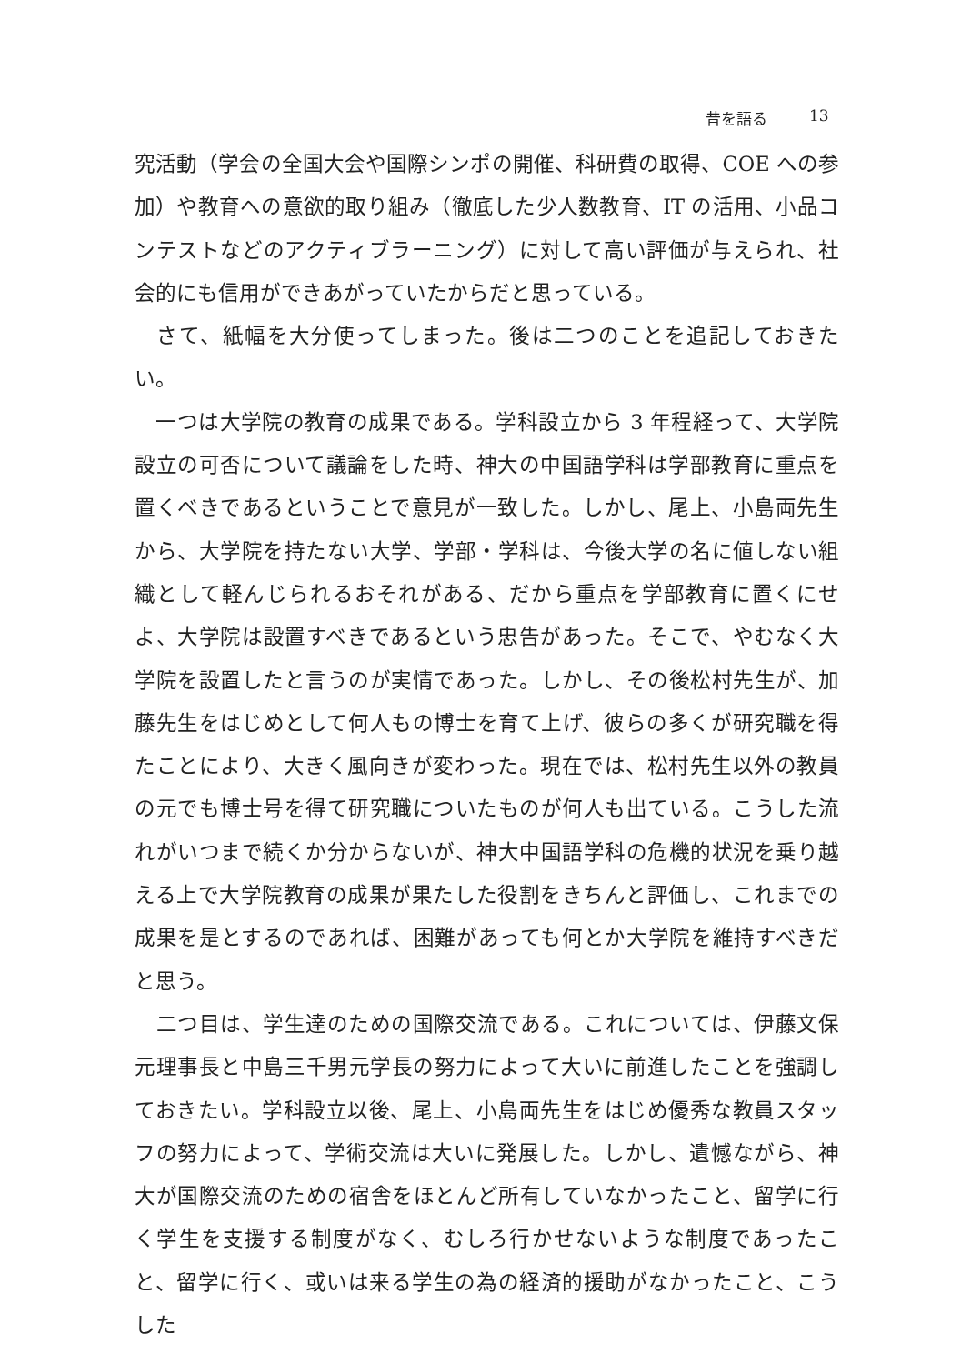昔を語る 13
究活動（学会の全国大会や国際シンポの開催、科研費の取得、COE への参加）や教育への意欲的取り組み（徹底した少人数教育、IT の活用、小品コンテストなどのアクティブラーニング）に対して高い評価が与えられ、社会的にも信用ができあがっていたからだと思っている。
　さて、紙幅を大分使ってしまった。後は二つのことを追記しておきたい。
　一つは大学院の教育の成果である。学科設立から 3 年程経って、大学院設立の可否について議論をした時、神大の中国語学科は学部教育に重点を置くべきであるということで意見が一致した。しかし、尾上、小島両先生から、大学院を持たない大学、学部・学科は、今後大学の名に値しない組織として軽んじられるおそれがある、だから重点を学部教育に置くにせよ、大学院は設置すべきであるという忠告があった。そこで、やむなく大学院を設置したと言うのが実情であった。しかし、その後松村先生が、加藤先生をはじめとして何人もの博士を育て上げ、彼らの多くが研究職を得たことにより、大きく風向きが変わった。現在では、松村先生以外の教員の元でも博士号を得て研究職についたものが何人も出ている。こうした流れがいつまで続くか分からないが、神大中国語学科の危機的状況を乗り越える上で大学院教育の成果が果たした役割をきちんと評価し、これまでの成果を是とするのであれば、困難があっても何とか大学院を維持すべきだと思う。
　二つ目は、学生達のための国際交流である。これについては、伊藤文保元理事長と中島三千男元学長の努力によって大いに前進したことを強調しておきたい。学科設立以後、尾上、小島両先生をはじめ優秀な教員スタッフの努力によって、学術交流は大いに発展した。しかし、遺憾ながら、神大が国際交流のための宿舎をほとんど所有していなかったこと、留学に行く学生を支援する制度がなく、むしろ行かせないような制度であったこと、留学に行く、或いは来る学生の為の経済的援助がなかったこと、こうした